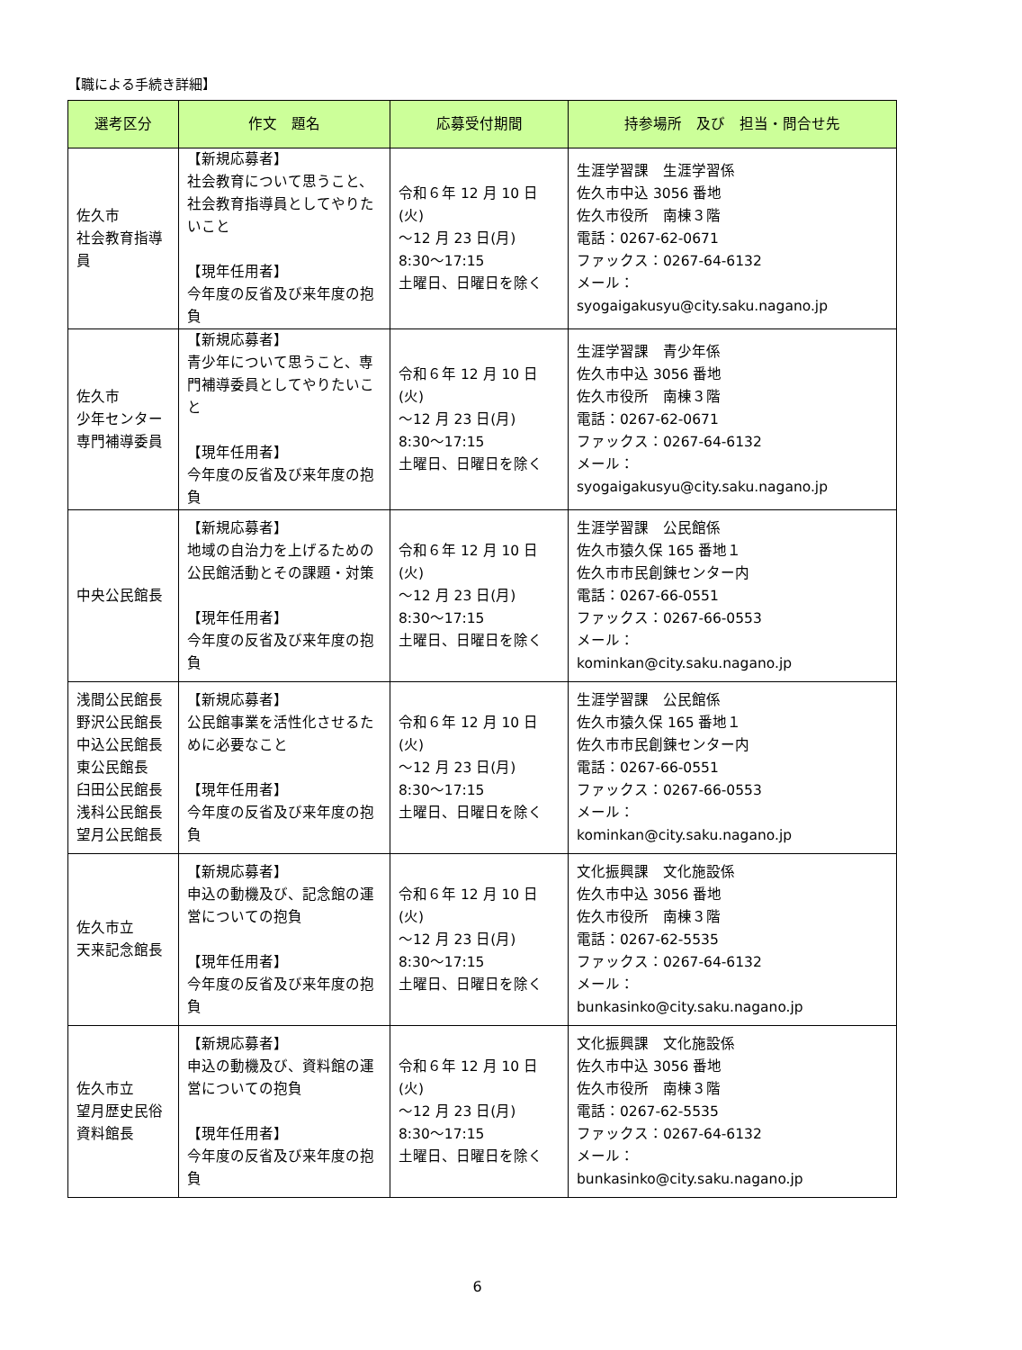【職による手続き詳細】
| 選考区分 | 作文 題名 | 応募受付期間 | 持参場所 及び 担当・問合せ先 |
| --- | --- | --- | --- |
| 佐久市 社会教育指導員 | 【新規応募者】 社会教育について思うこと、社会教育指導員としてやりたいこと 【現年任用者】 今年度の反省及び来年度の抱負 | 令和６年 12 月 10 日(火) ～12 月 23 日(月) 8:30～17:15 土曜日、日曜日を除く | 生涯学習課 生涯学習係 佐久市中込 3056 番地 佐久市役所 南棟３階 電話：0267-62-0671 ファックス：0267-64-6132 メール： syogaigakusyu@city.saku.nagano.jp |
| 佐久市 少年センター 専門補導委員 | 【新規応募者】 青少年について思うこと、専門補導委員としてやりたいこと 【現年任用者】 今年度の反省及び来年度の抱負 | 令和６年 12 月 10 日(火) ～12 月 23 日(月) 8:30～17:15 土曜日、日曜日を除く | 生涯学習課 青少年係 佐久市中込 3056 番地 佐久市役所 南棟３階 電話：0267-62-0671 ファックス：0267-64-6132 メール： syogaigakusyu@city.saku.nagano.jp |
| 中央公民館長 | 【新規応募者】 地域の自治力を上げるための公民館活動とその課題・対策 【現年任用者】 今年度の反省及び来年度の抱負 | 令和６年 12 月 10 日(火) ～12 月 23 日(月) 8:30～17:15 土曜日、日曜日を除く | 生涯学習課 公民館係 佐久市猿久保 165 番地１ 佐久市市民創錬センター内 電話：0267-66-0551 ファックス：0267-66-0553 メール： kominkan@city.saku.nagano.jp |
| 浅間公民館長 野沢公民館長 中込公民館長 東公民館長 臼田公民館長 浅科公民館長 望月公民館長 | 【新規応募者】 公民館事業を活性化させるために必要なこと 【現年任用者】 今年度の反省及び来年度の抱負 | 令和６年 12 月 10 日(火) ～12 月 23 日(月) 8:30～17:15 土曜日、日曜日を除く | 生涯学習課 公民館係 佐久市猿久保 165 番地１ 佐久市市民創錬センター内 電話：0267-66-0551 ファックス：0267-66-0553 メール： kominkan@city.saku.nagano.jp |
| 佐久市立 天来記念館長 | 【新規応募者】 申込の動機及び、記念館の運営についての抱負 【現年任用者】 今年度の反省及び来年度の抱負 | 令和６年 12 月 10 日(火) ～12 月 23 日(月) 8:30～17:15 土曜日、日曜日を除く | 文化振興課 文化施設係 佐久市中込 3056 番地 佐久市役所 南棟３階 電話：0267-62-5535 ファックス：0267-64-6132 メール： bunkasinko@city.saku.nagano.jp |
| 佐久市立 望月歴史民俗 資料館長 | 【新規応募者】 申込の動機及び、資料館の運営についての抱負 【現年任用者】 今年度の反省及び来年度の抱負 | 令和６年 12 月 10 日(火) ～12 月 23 日(月) 8:30～17:15 土曜日、日曜日を除く | 文化振興課 文化施設係 佐久市中込 3056 番地 佐久市役所 南棟３階 電話：0267-62-5535 ファックス：0267-64-6132 メール： bunkasinko@city.saku.nagano.jp |
6